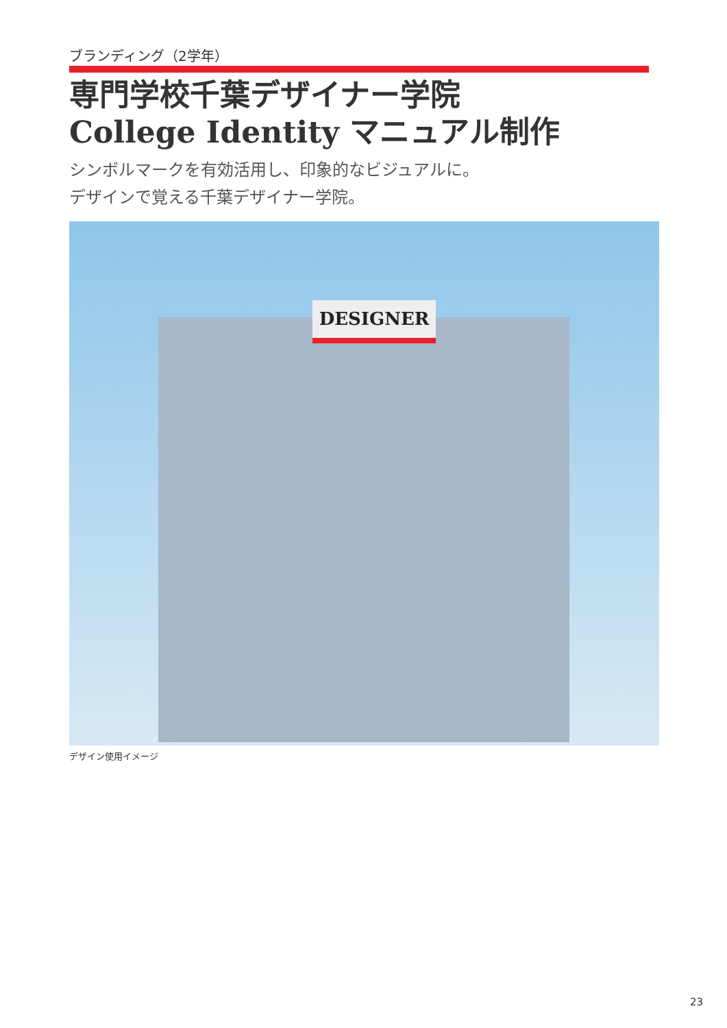ブランディング（2学年）
専門学校千葉デザイナー学院
College Identity マニュアル制作
シンボルマークを有効活用し、印象的なビジュアルに。
デザインで覚える千葉デザイナー学院。
DESIGNER
デザイン使用イメージ
23